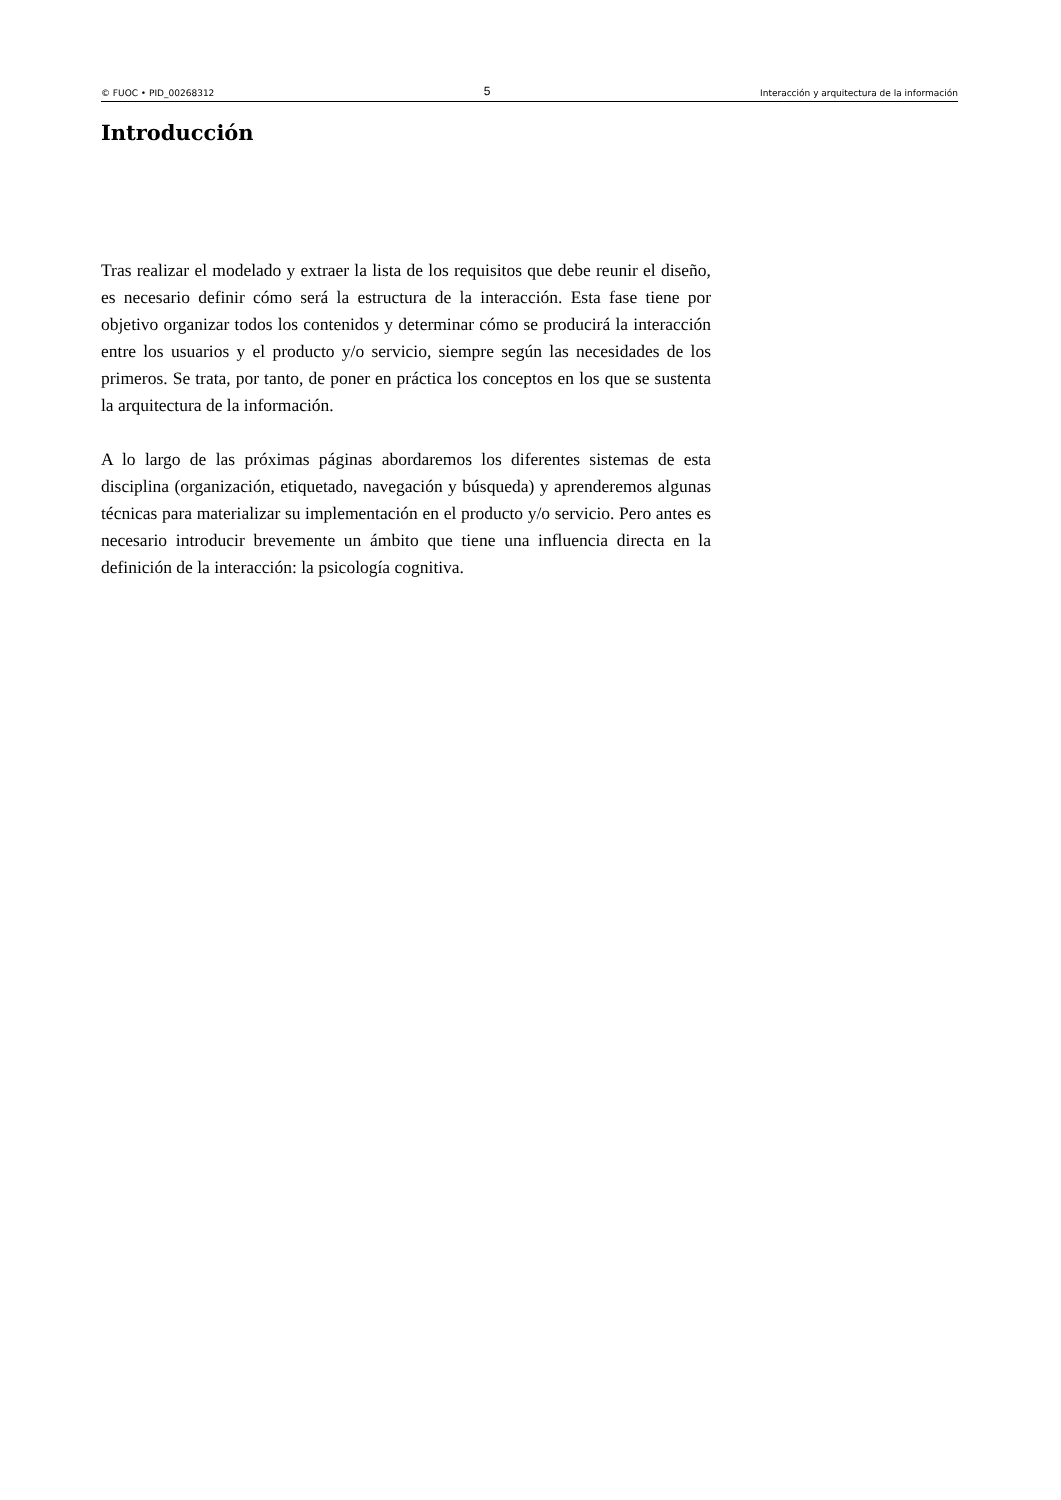© FUOC • PID_00268312 5 Interacción y arquitectura de la información
Introducción
Tras realizar el modelado y extraer la lista de los requisitos que debe reunir el diseño, es necesario definir cómo será la estructura de la interacción. Esta fase tiene por objetivo organizar todos los contenidos y determinar cómo se producirá la interacción entre los usuarios y el producto y/o servicio, siempre según las necesidades de los primeros. Se trata, por tanto, de poner en práctica los conceptos en los que se sustenta la arquitectura de la información.
A lo largo de las próximas páginas abordaremos los diferentes sistemas de esta disciplina (organización, etiquetado, navegación y búsqueda) y aprenderemos algunas técnicas para materializar su implementación en el producto y/o servicio. Pero antes es necesario introducir brevemente un ámbito que tiene una influencia directa en la definición de la interacción: la psicología cognitiva.